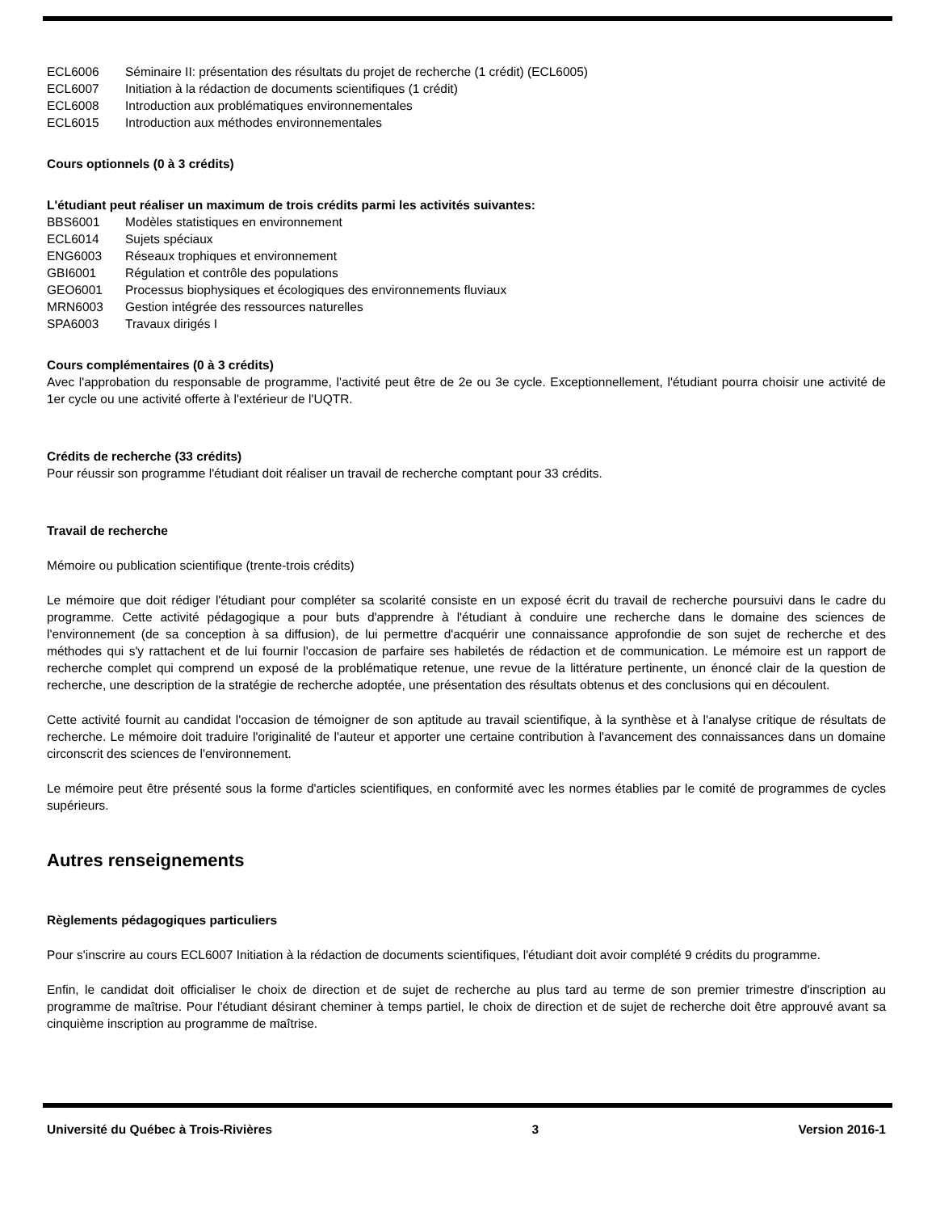ECL6006 Séminaire II: présentation des résultats du projet de recherche (1 crédit) (ECL6005)
ECL6007 Initiation à la rédaction de documents scientifiques (1 crédit)
ECL6008 Introduction aux problématiques environnementales
ECL6015 Introduction aux méthodes environnementales
Cours optionnels (0 à 3 crédits)
L'étudiant peut réaliser un maximum de trois crédits parmi les activités suivantes:
BBS6001 Modèles statistiques en environnement
ECL6014 Sujets spéciaux
ENG6003 Réseaux trophiques et environnement
GBI6001 Régulation et contrôle des populations
GEO6001 Processus biophysiques et écologiques des environnements fluviaux
MRN6003 Gestion intégrée des ressources naturelles
SPA6003 Travaux dirigés I
Cours complémentaires (0 à 3 crédits)
Avec l'approbation du responsable de programme, l'activité peut être de 2e ou 3e cycle. Exceptionnellement, l'étudiant pourra choisir une activité de 1er cycle ou une activité offerte à l'extérieur de l'UQTR.
Crédits de recherche (33 crédits)
Pour réussir son programme l'étudiant doit réaliser un travail de recherche comptant pour 33 crédits.
Travail de recherche
Mémoire ou publication scientifique (trente-trois crédits)
Le mémoire que doit rédiger l'étudiant pour compléter sa scolarité consiste en un exposé écrit du travail de recherche poursuivi dans le cadre du programme. Cette activité pédagogique a pour buts d'apprendre à l'étudiant à conduire une recherche dans le domaine des sciences de l'environnement (de sa conception à sa diffusion), de lui permettre d'acquérir une connaissance approfondie de son sujet de recherche et des méthodes qui s'y rattachent et de lui fournir l'occasion de parfaire ses habiletés de rédaction et de communication. Le mémoire est un rapport de recherche complet qui comprend un exposé de la problématique retenue, une revue de la littérature pertinente, un énoncé clair de la question de recherche, une description de la stratégie de recherche adoptée, une présentation des résultats obtenus et des conclusions qui en découlent.
Cette activité fournit au candidat l'occasion de témoigner de son aptitude au travail scientifique, à la synthèse et à l'analyse critique de résultats de recherche. Le mémoire doit traduire l'originalité de l'auteur et apporter une certaine contribution à l'avancement des connaissances dans un domaine circonscrit des sciences de l'environnement.
Le mémoire peut être présenté sous la forme d'articles scientifiques, en conformité avec les normes établies par le comité de programmes de cycles supérieurs.
Autres renseignements
Règlements pédagogiques particuliers
Pour s'inscrire au cours ECL6007 Initiation à la rédaction de documents scientifiques, l'étudiant doit avoir complété 9 crédits du programme.
Enfin, le candidat doit officialiser le choix de direction et de sujet de recherche au plus tard au terme de son premier trimestre d'inscription au programme de maîtrise. Pour l'étudiant désirant cheminer à temps partiel, le choix de direction et de sujet de recherche doit être approuvé avant sa cinquième inscription au programme de maîtrise.
Université du Québec à Trois-Rivières 3 Version 2016-1